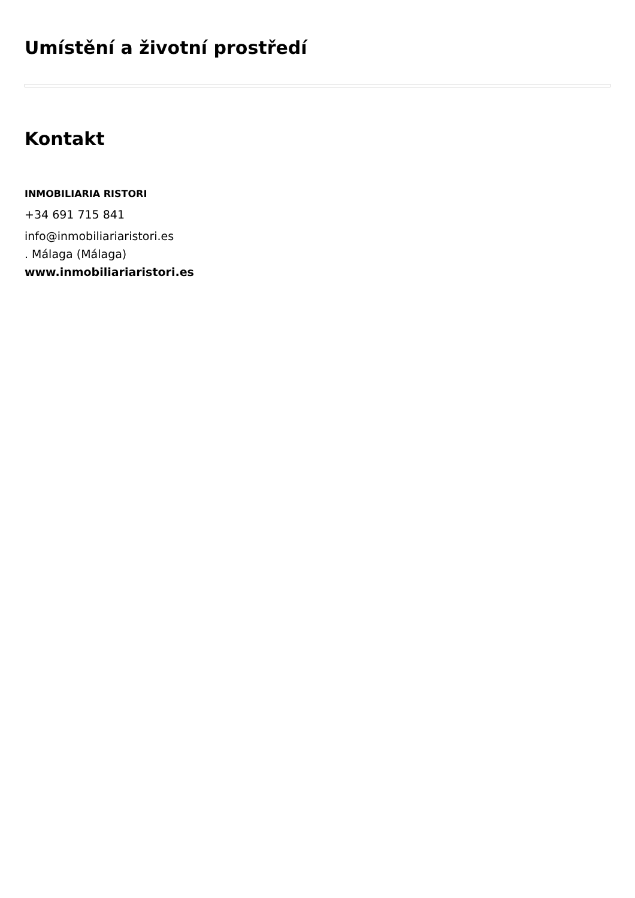Umístění a životní prostředí
Kontakt
INMOBILIARIA RISTORI
+34 691 715 841
info@inmobiliariaristori.es
. Málaga (Málaga)
www.inmobiliariaristori.es